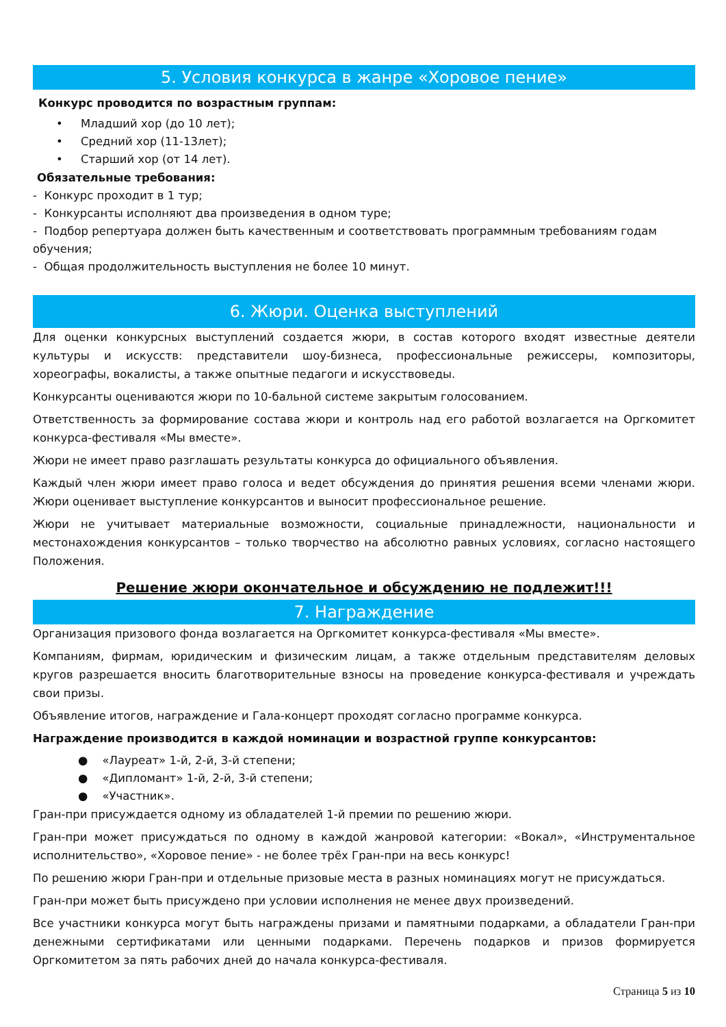5. Условия конкурса в жанре «Хоровое пение»
Конкурс проводится по возрастным группам:
• Младший хор (до 10 лет);
• Средний хор (11-13лет);
• Старший хор (от 14 лет).
Обязательные требования:
- Конкурс проходит в 1 тур;
- Конкурсанты исполняют два произведения в одном туре;
- Подбор репертуара должен быть качественным и соответствовать программным требованиям годам обучения;
- Общая продолжительность выступления не более 10 минут.
6. Жюри. Оценка выступлений
Для оценки конкурсных выступлений создается жюри, в состав которого входят известные деятели культуры и искусств: представители шоу-бизнеса, профессиональные режиссеры, композиторы, хореографы, вокалисты, а также опытные педагоги и искусствоведы.
Конкурсанты оцениваются жюри по 10-бальной системе закрытым голосованием.
Ответственность за формирование состава жюри и контроль над его работой возлагается на Оргкомитет конкурса-фестиваля «Мы вместе».
Жюри не имеет право разглашать результаты конкурса до официального объявления.
Каждый член жюри имеет право голоса и ведет обсуждения до принятия решения всеми членами жюри. Жюри оценивает выступление конкурсантов и выносит профессиональное решение.
Жюри не учитывает материальные возможности, социальные принадлежности, национальности и местонахождения конкурсантов – только творчество на абсолютно равных условиях, согласно настоящего Положения.
Решение жюри окончательное и обсуждению не подлежит!!!
7. Награждение
Организация призового фонда возлагается на Оргкомитет конкурса-фестиваля «Мы вместе».
Компаниям, фирмам, юридическим и физическим лицам, а также отдельным представителям деловых кругов разрешается вносить благотворительные взносы на проведение конкурса-фестиваля и учреждать свои призы.
Объявление итогов, награждение и Гала-концерт проходят согласно программе конкурса.
Награждение производится в каждой номинации и возрастной группе конкурсантов:
● «Лауреат» 1-й, 2-й, 3-й степени;
● «Дипломант» 1-й, 2-й, 3-й степени;
● «Участник».
Гран-при присуждается одному из обладателей 1-й премии по решению жюри.
Гран-при может присуждаться по одному в каждой жанровой категории: «Вокал», «Инструментальное исполнительство», «Хоровое пение» - не более трёх Гран-при на весь конкурс!
По решению жюри Гран-при и отдельные призовые места в разных номинациях могут не присуждаться.
Гран-при может быть присуждено при условии исполнения не менее двух произведений.
Все участники конкурса могут быть награждены призами и памятными подарками, а обладатели Гран-при денежными сертификатами или ценными подарками. Перечень подарков и призов формируется Оргкомитетом за пять рабочих дней до начала конкурса-фестиваля.
Страница 5 из 10